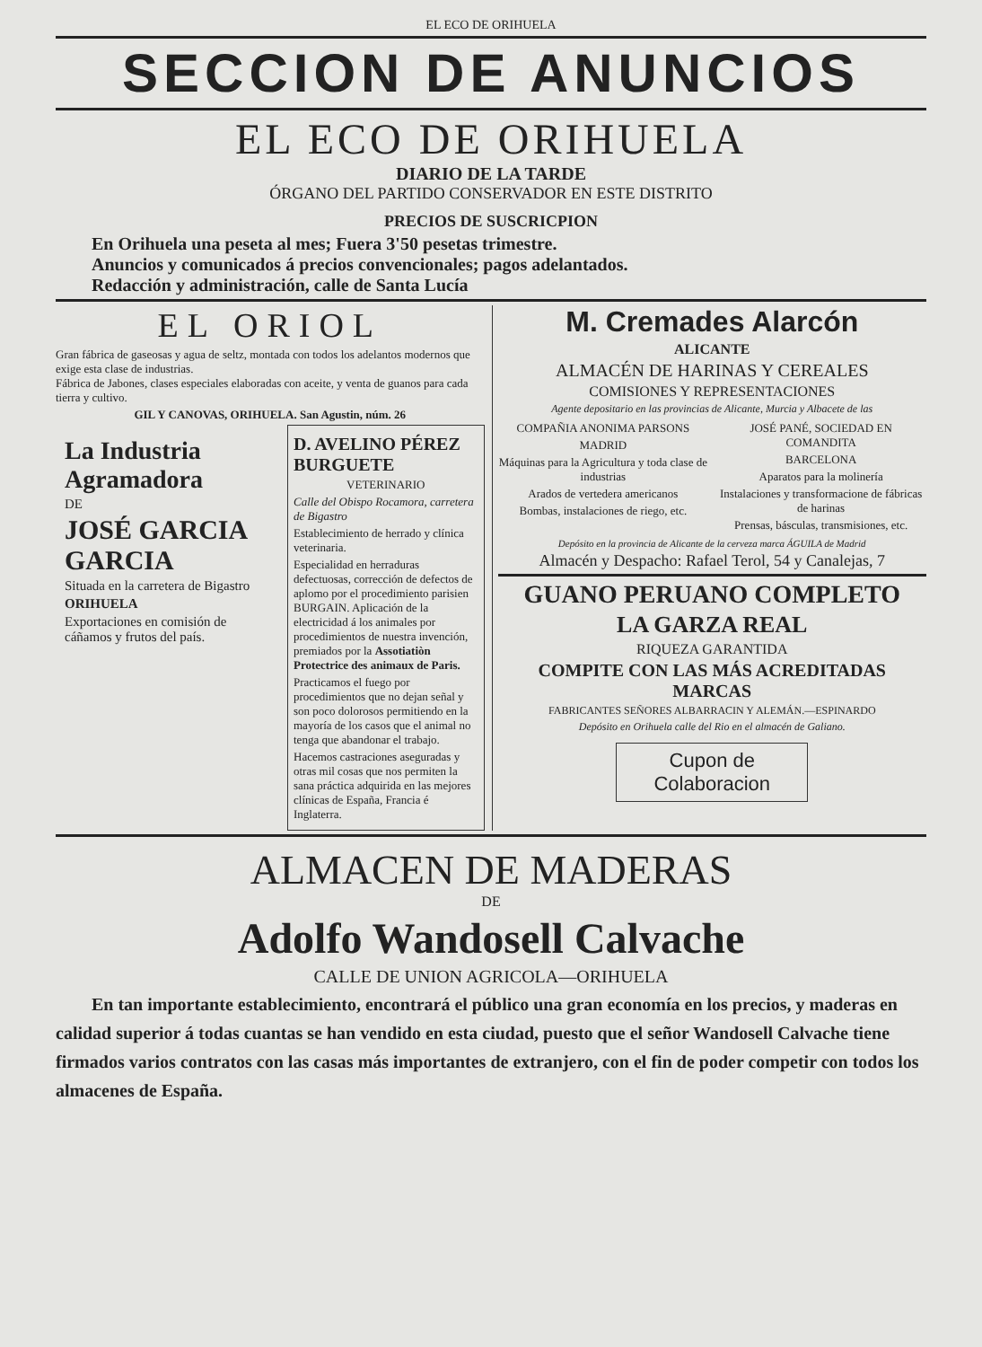EL ECO DE ORIHUELA
SECCION DE ANUNCIOS
EL ECO DE ORIHUELA
DIARIO DE LA TARDE
ÓRGANO DEL PARTIDO CONSERVADOR EN ESTE DISTRITO
PRECIOS DE SUSCRICPION
En Orihuela una peseta al mes; Fuera 3'50 pesetas trimestre.
Anuncios y comunicados á precios convencionales; pagos adelantados.
Redacción y administración, calle de Santa Lucía
EL ORIOL
Gran fábrica de gaseosas y agua de seltz, montada con todos los adelantos modernos que exige esta clase de industrias.
Fábrica de Jabones, clases especiales elaboradas con aceite, y venta de guanos para cada tierra y cultivo.
GIL Y CANOVAS, ORIHUELA. San Agustin, núm. 26
La Industria Agramadora
DE
JOSÉ GARCIA GARCIA
Situada en la carretera de Bigastro
ORIHUELA
Exportaciones en comisión de cáñamos y frutos del país.
D. AVELINO PÉREZ BURGUETE
VETERINARIO
Calle del Obispo Rocamora, carretera de Bigastro
Establecimiento de herrado y clínica veterinaria.
Especialidad en herraduras defectuosas, corrección de defectos de aplomo por el procedimiento parisien BURGAIN. Aplicación de la electricidad á los animales por procedimientos de nuestra invención, premiados por la Assotiatiòn Protectrice des animaux de Paris.
Practicamos el fuego por procedimientos que no dejan señal y son poco dolorosos permitiendo en la mayoría de los casos que el animal no tenga que abandonar el trabajo.
Hacemos castraciones aseguradas y otras mil cosas que nos permiten la sana práctica adquirida en las mejores clínicas de España, Francia é Inglaterra.
M. Cremades Alarcón
ALICANTE
ALMACÉN DE HARINAS Y CEREALES
COMISIONES Y REPRESENTACIONES
Agente depositario en las provincias de Alicante, Murcia y Albacete de las
COMPAÑIA ANONIMA PARSONS
MADRID
Máquinas para la Agricultura y toda clase de industrias
Arados de vertedera americanos
Bombas, instalaciones de riego, etc.
JOSÉ PANÉ, SOCIEDAD EN COMANDITA
BARCELONA
Aparatos para la molinería
Instalaciones y transformacione de fábricas de harinas
Prensas, básculas, transmisiones, etc.
Depósito en la provincia de Alicante de la cerveza marca ÁGUILA de Madrid
Almacén y Despacho: Rafael Terol, 54 y Canalejas, 7
GUANO PERUANO COMPLETO
LA GARZA REAL
RIQUEZA GARANTIDA
COMPITE CON LAS MÁS ACREDITADAS MARCAS
FABRICANTES SEÑORES ALBARRACIN Y ALEMÁN.—ESPINARDO
Depósito en Orihuela calle del Rio en el almacén de Galiano.
Cupon de
Colaboracion
ALMACEN DE MADERAS
DE
Adolfo Wandosell Calvache
CALLE DE UNION AGRICOLA—ORIHUELA
En tan importante establecimiento, encontrará el público una gran economía en los precios, y maderas en calidad superior á todas cuantas se han vendido en esta ciudad, puesto que el señor Wandosell Calvache tiene firmados varios contratos con las casas más importantes de extranjero, con el fin de poder competir con todos los almacenes de España.